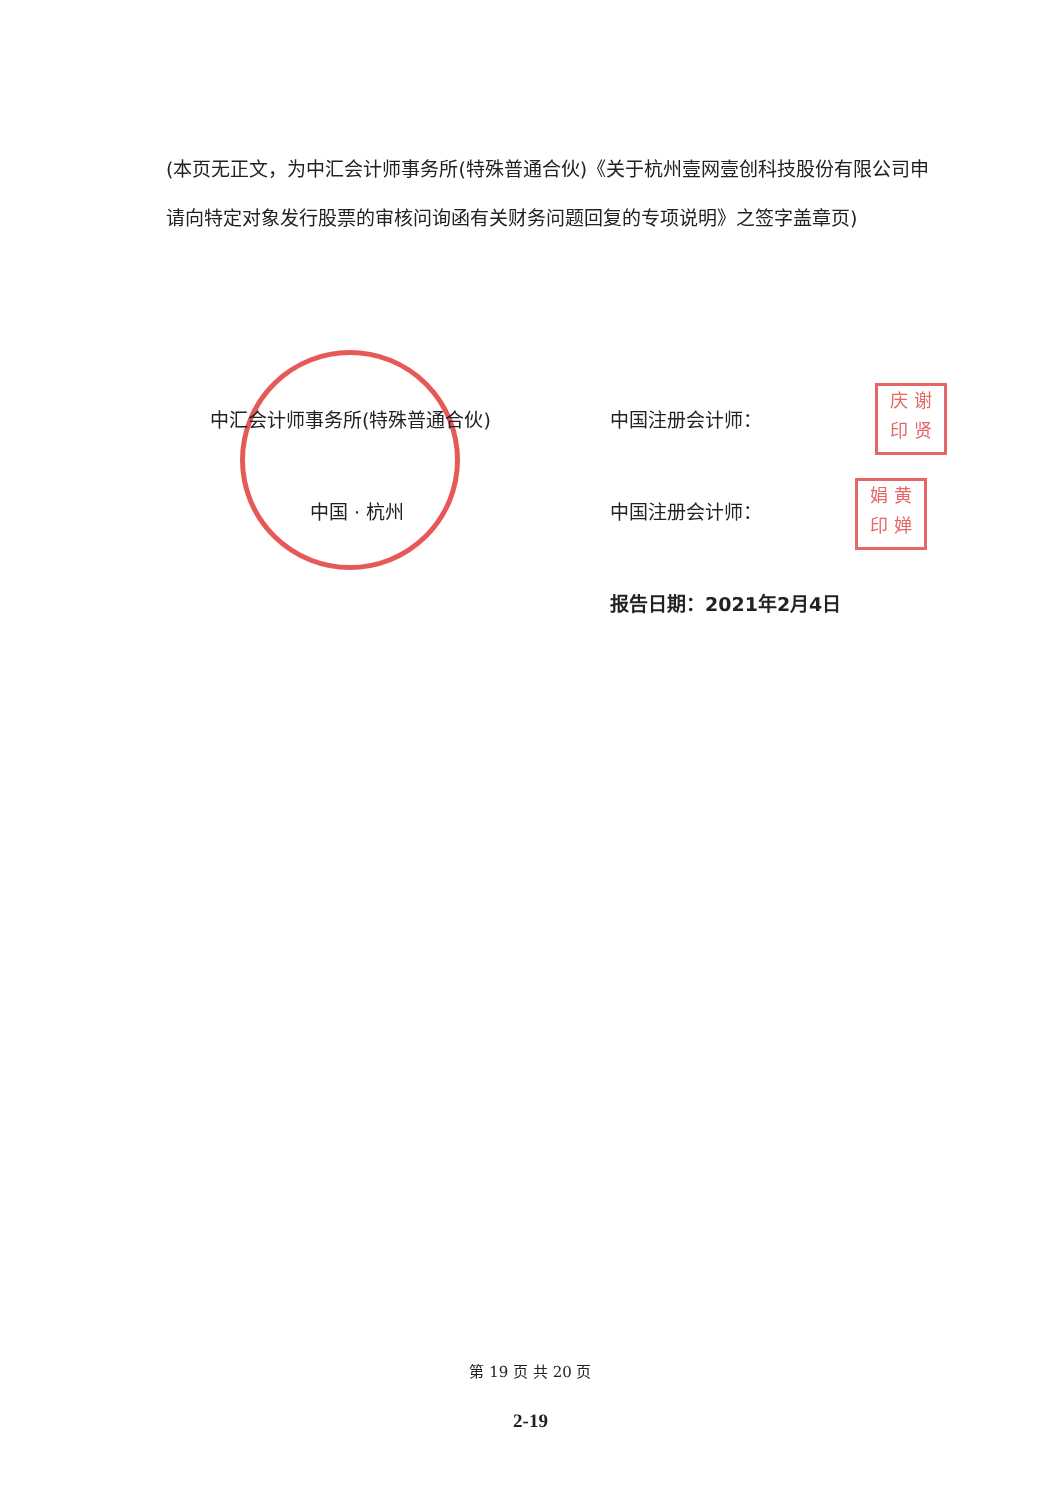(本页无正文，为中汇会计师事务所(特殊普通合伙)《关于杭州壹网壹创科技股份有限公司申请向特定对象发行股票的审核问询函有关财务问题回复的专项说明》之签字盖章页)
庆 谢
印 贤
娟 黄
印 婵
中汇会计师事务所(特殊普通合伙)
中国 · 杭州
中国注册会计师：
中国注册会计师：
报告日期：2021年2月4日
第 19 页 共 20 页
2-19